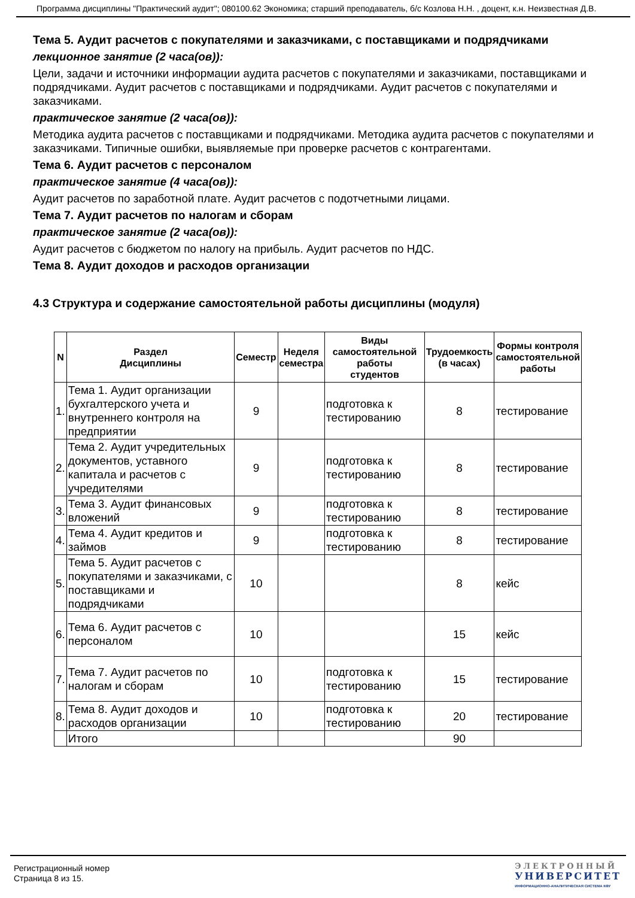Программа дисциплины "Практический аудит"; 080100.62 Экономика; старший преподаватель, б/с Козлова Н.Н. , доцент, к.н. Неизвестная Д.В.
Тема 5. Аудит расчетов с покупателями и заказчиками, с поставщиками и подрядчиками
лекционное занятие (2 часа(ов)):
Цели, задачи и источники информации аудита расчетов с покупателями и заказчиками, поставщиками и подрядчиками. Аудит расчетов с поставщиками и подрядчиками. Аудит расчетов с покупателями и заказчиками.
практическое занятие (2 часа(ов)):
Методика аудита расчетов с поставщиками и подрядчиками. Методика аудита расчетов с покупателями и заказчиками. Типичные ошибки, выявляемые при проверке расчетов с контрагентами.
Тема 6. Аудит расчетов с персоналом
практическое занятие (4 часа(ов)):
Аудит расчетов по заработной плате. Аудит расчетов с подотчетными лицами.
Тема 7. Аудит расчетов по налогам и сборам
практическое занятие (2 часа(ов)):
Аудит расчетов с бюджетом по налогу на прибыль. Аудит расчетов по НДС.
Тема 8. Аудит доходов и расходов организации
4.3 Структура и содержание самостоятельной работы дисциплины (модуля)
| N | Раздел Дисциплины | Семестр | Неделя семестра | Виды самостоятельной работы студентов | Трудоемкость (в часах) | Формы контроля самостоятельной работы |
| --- | --- | --- | --- | --- | --- | --- |
| 1. | Тема 1. Аудит организации бухгалтерского учета и внутреннего контроля на предприятии | 9 | | подготовка к тестированию | 8 | тестирование |
| 2. | Тема 2. Аудит учредительных документов, уставного капитала и расчетов с учредителями | 9 | | подготовка к тестированию | 8 | тестирование |
| 3. | Тема 3. Аудит финансовых вложений | 9 | | подготовка к тестированию | 8 | тестирование |
| 4. | Тема 4. Аудит кредитов и займов | 9 | | подготовка к тестированию | 8 | тестирование |
| 5. | Тема 5. Аудит расчетов с покупателями и заказчиками, с поставщиками и подрядчиками | 10 | | | 8 | кейс |
| 6. | Тема 6. Аудит расчетов с персоналом | 10 | | | 15 | кейс |
| 7. | Тема 7. Аудит расчетов по налогам и сборам | 10 | | подготовка к тестированию | 15 | тестирование |
| 8. | Тема 8. Аудит доходов и расходов организации | 10 | | подготовка к тестированию | 20 | тестирование |
| | Итого | | | | 90 | |
Регистрационный номер
Страница 8 из 15.
ЭЛЕКТРОННЫЙ
УНИВЕРСИТЕТ
ИНФОРМАЦИОННО-АНАЛИТИЧЕСКАЯ СИСТЕМА КФУ